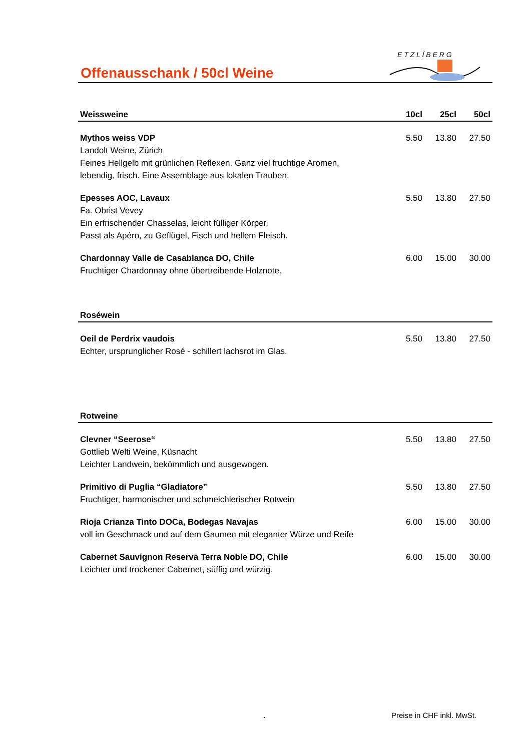Offenausschank / 50cl Weine
E T Z L Í B E R G
| Weissweine | 10cl | 25cl | 50cl |
| --- | --- | --- | --- |
| Mythos weiss VDP Landolt Weine, Zürich Feines Hellgelb mit grünlichen Reflexen. Ganz viel fruchtige Aromen, lebendig, frisch. Eine Assemblage aus lokalen Trauben. | 5.50 | 13.80 | 27.50 |
| Epesses AOC, Lavaux Fa. Obrist Vevey Ein erfrischender Chasselas, leicht fülliger Körper. Passt als Apéro, zu Geflügel, Fisch und hellem Fleisch. | 5.50 | 13.80 | 27.50 |
| Chardonnay Valle de Casablanca DO, Chile Fruchtiger Chardonnay ohne übertreibende Holznote. | 6.00 | 15.00 | 30.00 |
| Roséwein | | | |
| Oeil de Perdrix vaudois Echter, ursprunglicher Rosé - schillert lachsrot im Glas. | 5.50 | 13.80 | 27.50 |
| Rotweine | | | |
| Clevner “Seerose“ Gottlieb Welti Weine, Küsnacht Leichter Landwein, bekömmlich und ausgewogen. | 5.50 | 13.80 | 27.50 |
| Primitivo di Puglia “Gladiatore” Fruchtiger, harmonischer und schmeichlerischer Rotwein | 5.50 | 13.80 | 27.50 |
| Rioja Crianza Tinto DOCa, Bodegas Navajas voll im Geschmack und auf dem Gaumen mit eleganter Würze und Reife | 6.00 | 15.00 | 30.00 |
| Cabernet Sauvignon Reserva Terra Noble DO, Chile Leichter und trockener Cabernet, süffig und würzig. | 6.00 | 15.00 | 30.00 |
. Preise in CHF inkl. MwSt.